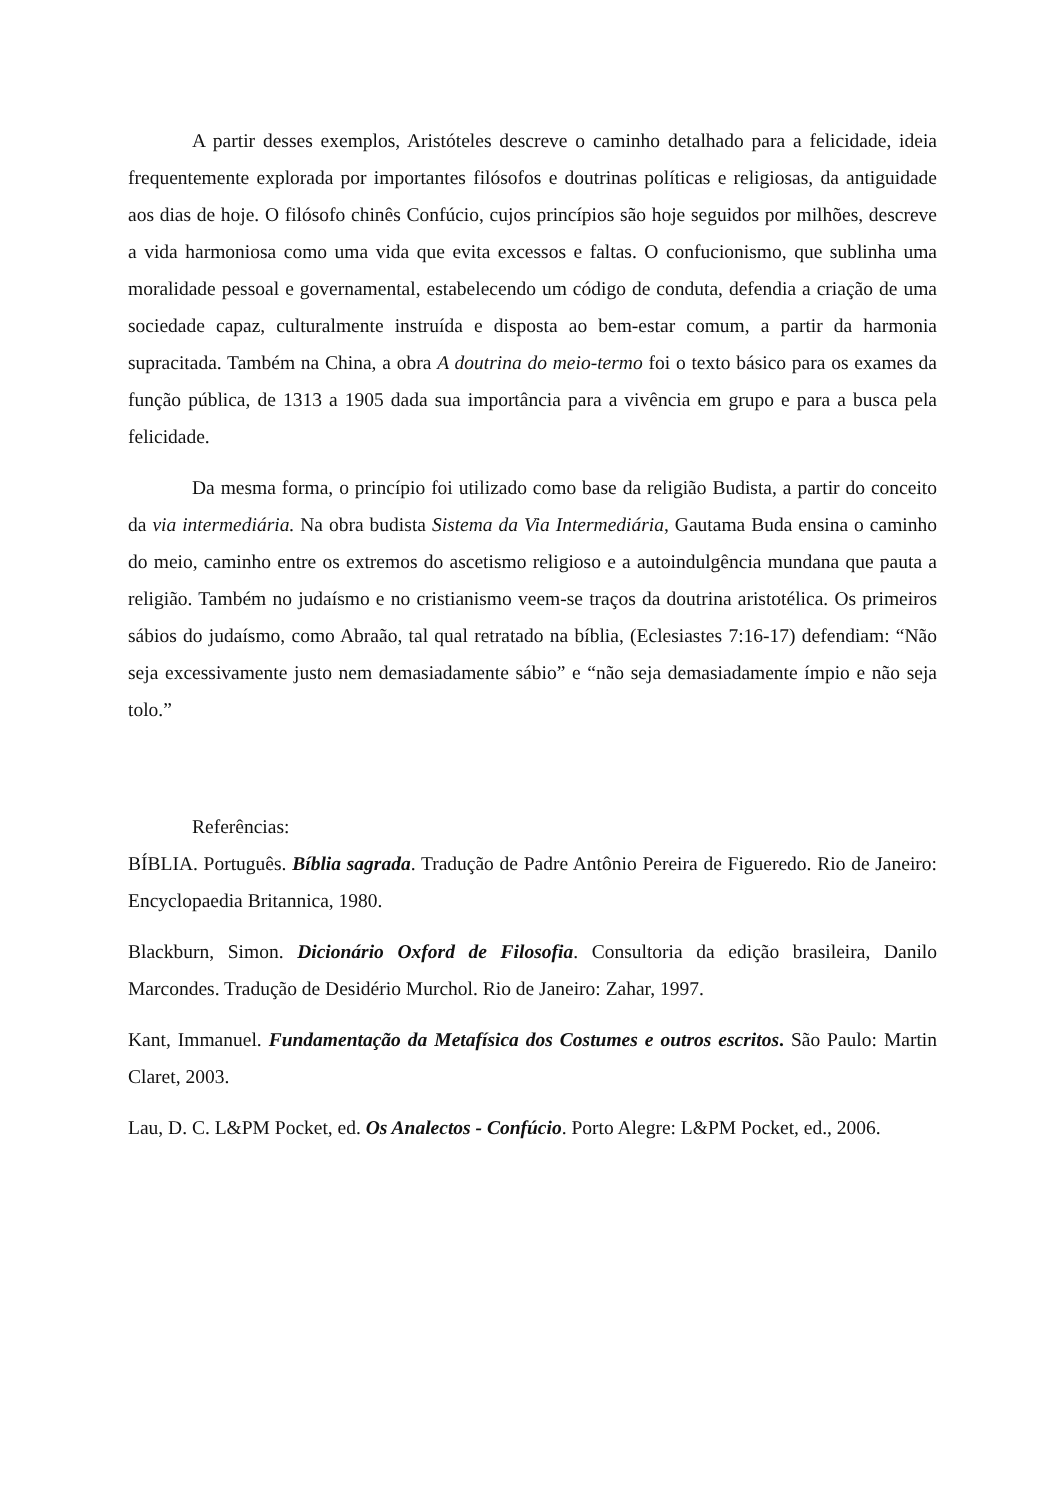A partir desses exemplos, Aristóteles descreve o caminho detalhado para a felicidade, ideia frequentemente explorada por importantes filósofos e doutrinas políticas e religiosas, da antiguidade aos dias de hoje. O filósofo chinês Confúcio, cujos princípios são hoje seguidos por milhões, descreve a vida harmoniosa como uma vida que evita excessos e faltas. O confucionismo, que sublinha uma moralidade pessoal e governamental, estabelecendo um código de conduta, defendia a criação de uma sociedade capaz, culturalmente instruída e disposta ao bem-estar comum, a partir da harmonia supracitada. Também na China, a obra A doutrina do meio-termo foi o texto básico para os exames da função pública, de 1313 a 1905 dada sua importância para a vivência em grupo e para a busca pela felicidade.
Da mesma forma, o princípio foi utilizado como base da religião Budista, a partir do conceito da via intermediária. Na obra budista Sistema da Via Intermediária, Gautama Buda ensina o caminho do meio, caminho entre os extremos do ascetismo religioso e a autoindulgência mundana que pauta a religião. Também no judaísmo e no cristianismo veem-se traços da doutrina aristotélica. Os primeiros sábios do judaísmo, como Abraão, tal qual retratado na bíblia, (Eclesiastes 7:16-17) defendiam: “Não seja excessivamente justo nem demasiadamente sábio” e “não seja demasiadamente ímpio e não seja tolo.”
Referências:
BÍBLIA. Português. Bíblia sagrada. Tradução de Padre Antônio Pereira de Figueredo. Rio de Janeiro: Encyclopaedia Britannica, 1980.
Blackburn, Simon. Dicionário Oxford de Filosofia. Consultoria da edição brasileira, Danilo Marcondes. Tradução de Desidério Murchol. Rio de Janeiro: Zahar, 1997.
Kant, Immanuel. Fundamentação da Metafísica dos Costumes e outros escritos. São Paulo: Martin Claret, 2003.
Lau, D. C. L&PM Pocket, ed. Os Analectos - Confúcio. Porto Alegre: L&PM Pocket, ed., 2006.